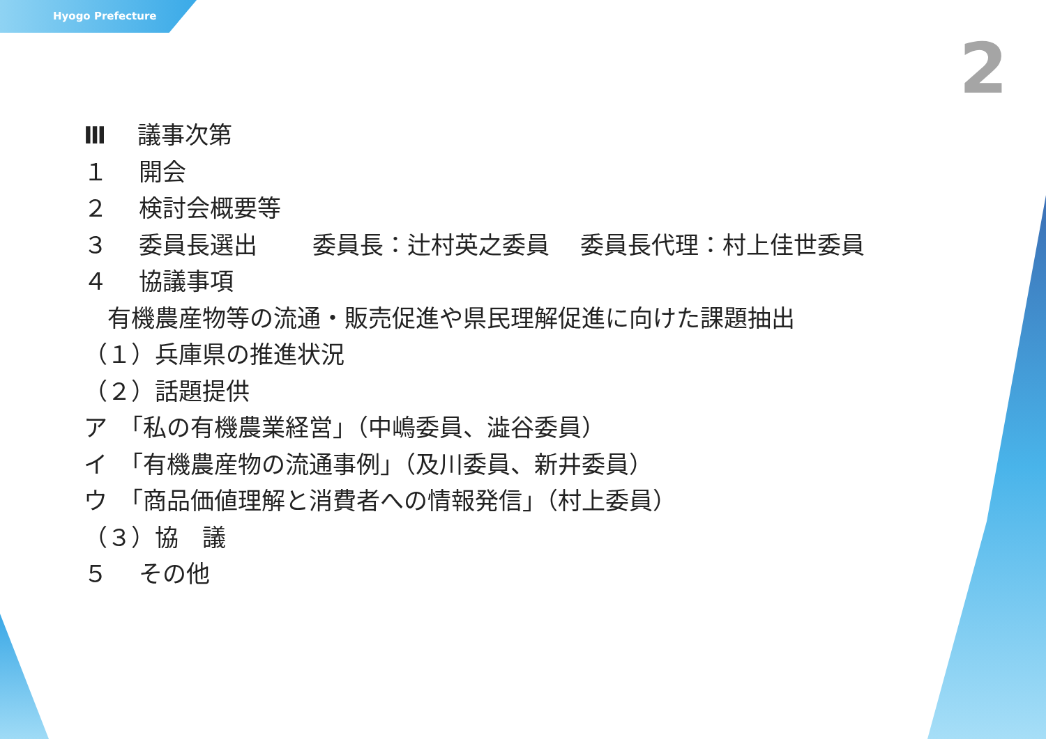Hyogo Prefecture
2
Ⅲ　 議事次第
１　 開会
２　 検討会概要等
３　 委員長選出　　 委員長：辻村英之委員　 委員長代理：村上佳世委員
４　 協議事項
　有機農産物等の流通・販売促進や県民理解促進に向けた課題抽出
（１）兵庫県の推進状況
（２）話題提供
ア　「私の有機農業経営」（中嶋委員、澁谷委員）
イ　「有機農産物の流通事例」（及川委員、新井委員）
ウ　「商品価値理解と消費者への情報発信」（村上委員）
（３）協　議
５　 その他